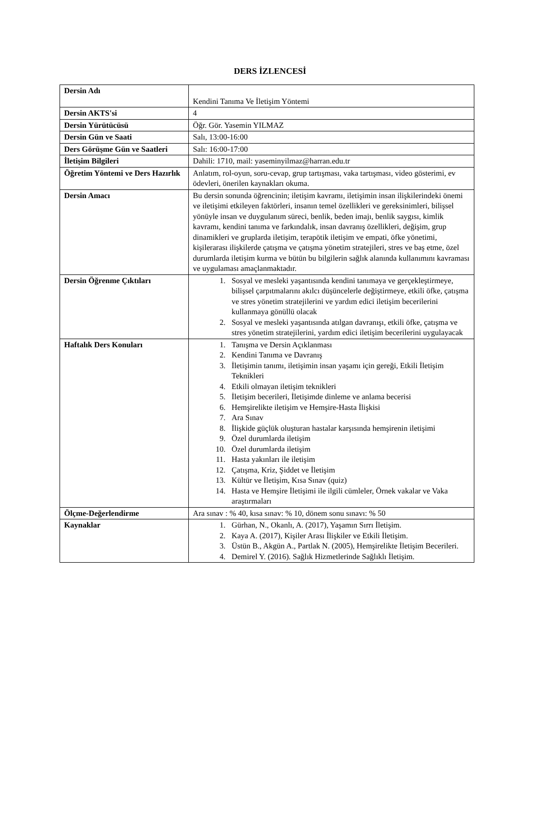DERS İZLENCESİ
| Dersin Adı | Kendini Tanıma Ve İletişim Yöntemi |
| Dersin AKTS'si | 4 |
| Dersin Yürütücüsü | Öğr. Gör. Yasemin YILMAZ |
| Dersin Gün ve Saati | Salı, 13:00-16:00 |
| Ders Görüşme Gün ve Saatleri | Salı: 16:00-17:00 |
| İletişim Bilgileri | Dahili: 1710, mail: yaseminyilmaz@harran.edu.tr |
| Öğretim Yöntemi ve Ders Hazırlık | Anlatım, rol-oyun, soru-cevap, grup tartışması, vaka tartışması, video gösterimi, ev ödevleri, önerilen kaynakları okuma. |
| Dersin Amacı | Bu dersin sonunda öğrencinin; iletişim kavramı, iletişimin insan ilişkilerindeki önemi ve iletişimi etkileyen faktörleri, insanın temel özellikleri ve gereksinimleri, bilişsel yönüyle insan ve duygulanım süreci, benlik, beden imajı, benlik saygısı, kimlik kavramı, kendini tanıma ve farkındalık, insan davranış özellikleri, değişim, grup dinamikleri ve gruplarda iletişim, terapötik iletişim ve empati, öfke yönetimi, kişilerarası ilişkilerde çatışma ve çatışma yönetim stratejileri, stres ve baş etme, özel durumlarda iletişim kurma ve bütün bu bilgilerin sağlık alanında kullanımını kavraması ve uygulaması amaçlanmaktadır. |
| Dersin Öğrenme Çıktıları | 1. Sosyal ve mesleki yaşantısında kendini tanımaya ve gerçekleştirmeye, bilişsel çarpıtmalarını akılcı düşüncelerle değiştirmeye, etkili öfke, çatışma ve stres yönetim stratejilerini ve yardım edici iletişim becerilerini kullanmaya gönüllü olacak 2. Sosyal ve mesleki yaşantısında atılgan davranışı, etkili öfke, çatışma ve stres yönetim stratejilerini, yardım edici iletişim becerilerini uygulayacak |
| Haftalık Ders Konuları | 1. Tanışma ve Dersin Açıklanması 2. Kendini Tanıma ve Davranış 3. İletişimin tanımı, iletişimin insan yaşamı için gereği, Etkili İletişim Teknikleri 4. Etkili olmayan iletişim teknikleri 5. İletişim becerileri, İletişimde dinleme ve anlama becerisi 6. Hemşirelikte iletişim ve Hemşire-Hasta İlişkisi 7. Ara Sınav 8. İlişkide güçlük oluşturan hastalar karşısında hemşirenin iletişimi 9. Özel durumlarda iletişim 10. Özel durumlarda iletişim 11. Hasta yakınları ile iletişim 12. Çatışma, Kriz, Şiddet ve İletişim 13. Kültür ve İletişim, Kısa Sınav (quiz) 14. Hasta ve Hemşire İletişimi ile ilgili cümleler, Örnek vakalar ve Vaka araştırmaları |
| Ölçme-Değerlendirme | Ara sınav : % 40, kısa sınav: % 10, dönem sonu sınavı: % 50 |
| Kaynaklar | 1. Gürhan, N., Okanlı, A. (2017), Yaşamın Sırrı İletişim. 2. Kaya A. (2017), Kişiler Arası İlişkiler ve Etkili İletişim. 3. Üstün B., Akgün A., Partlak N. (2005), Hemşirelikte İletişim Becerileri. 4. Demirel Y. (2016). Sağlık Hizmetlerinde Sağlıklı İletişim. |